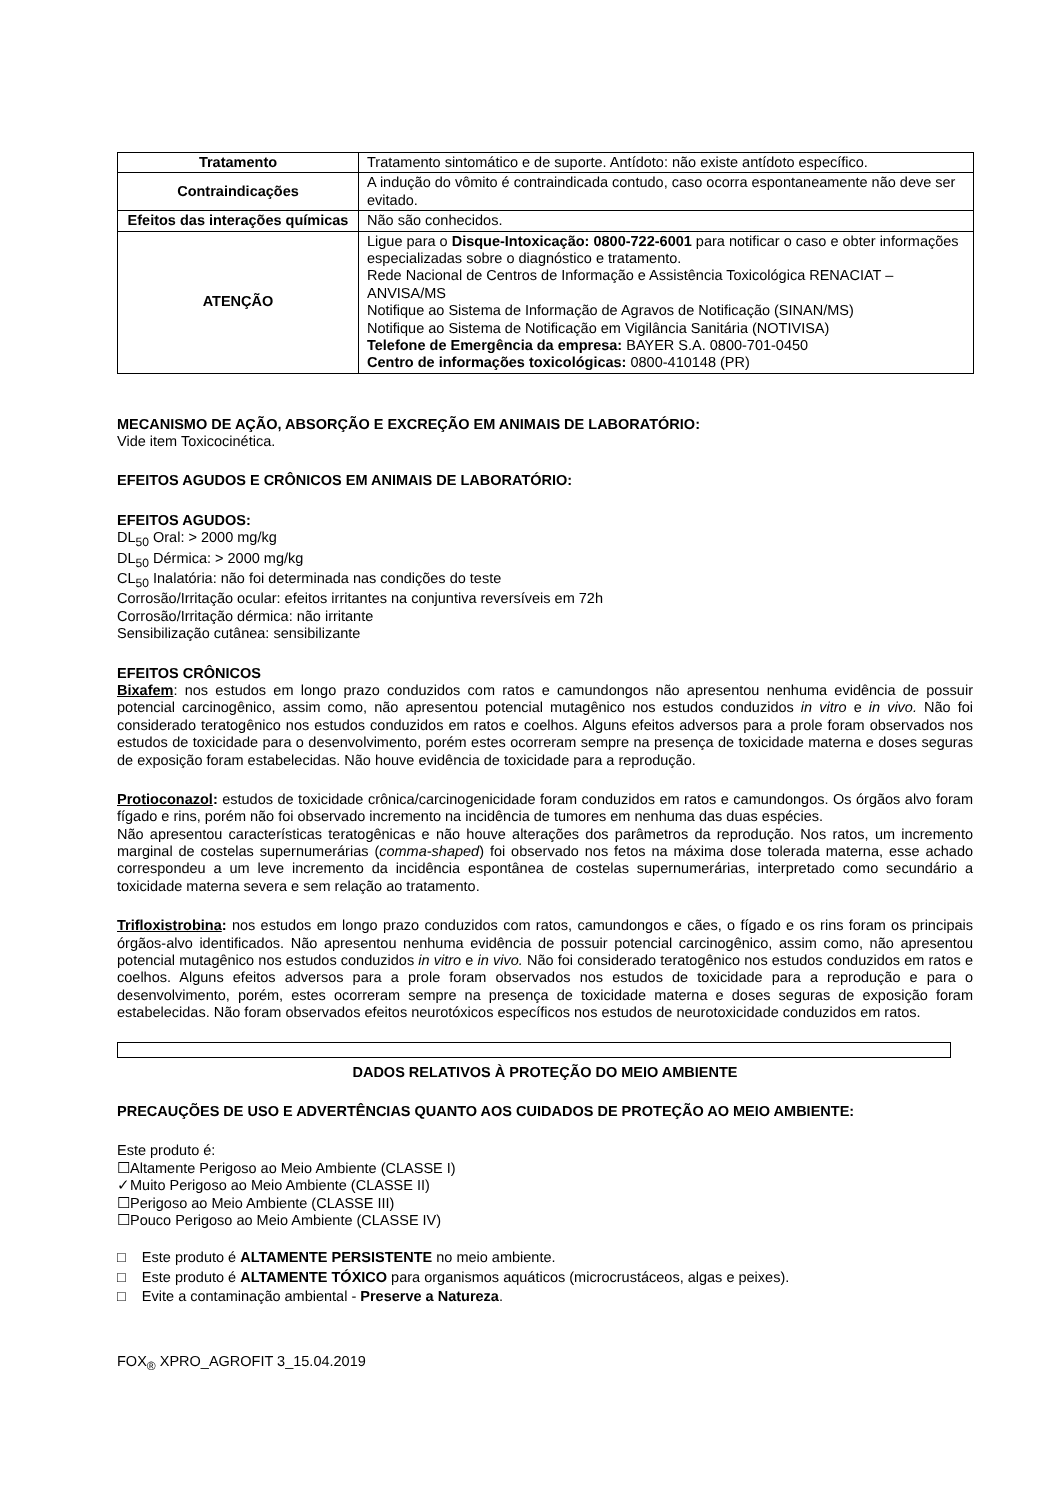| Tratamento | Tratamento sintomático e de suporte. Antídoto: não existe antídoto específico. |
| Contraindicações | A indução do vômito é contraindicada contudo, caso ocorra espontaneamente não deve ser evitado. |
| Efeitos das interações químicas | Não são conhecidos. |
| ATENÇÃO | Ligue para o Disque-Intoxicação: 0800-722-6001 para notificar o caso e obter informações especializadas sobre o diagnóstico e tratamento. Rede Nacional de Centros de Informação e Assistência Toxicológica RENACIAT – ANVISA/MS Notifique ao Sistema de Informação de Agravos de Notificação (SINAN/MS) Notifique ao Sistema de Notificação em Vigilância Sanitária (NOTIVISA) Telefone de Emergência da empresa: BAYER S.A. 0800-701-0450 Centro de informações toxicológicas: 0800-410148 (PR) |
MECANISMO DE AÇÃO, ABSORÇÃO E EXCREÇÃO EM ANIMAIS DE LABORATÓRIO:
Vide item Toxicocinética.
EFEITOS AGUDOS E CRÔNICOS EM ANIMAIS DE LABORATÓRIO:
EFEITOS AGUDOS:
DL<sub>50</sub> Oral: > 2000 mg/kg
DL<sub>50</sub> Dérmica: > 2000 mg/kg
CL<sub>50</sub> Inalatória: não foi determinada nas condições do teste
Corrosão/Irritação ocular: efeitos irritantes na conjuntiva reversíveis em 72h
Corrosão/Irritação dérmica: não irritante
Sensibilização cutânea: sensibilizante
EFEITOS CRÔNICOS
Bixafem: nos estudos em longo prazo conduzidos com ratos e camundongos não apresentou nenhuma evidência de possuir potencial carcinogênico, assim como, não apresentou potencial mutagênico nos estudos conduzidos in vitro e in vivo. Não foi considerado teratogênico nos estudos conduzidos em ratos e coelhos. Alguns efeitos adversos para a prole foram observados nos estudos de toxicidade para o desenvolvimento, porém estes ocorreram sempre na presença de toxicidade materna e doses seguras de exposição foram estabelecidas. Não houve evidência de toxicidade para a reprodução.
Protioconazol: estudos de toxicidade crônica/carcinogenicidade foram conduzidos em ratos e camundongos. Os órgãos alvo foram fígado e rins, porém não foi observado incremento na incidência de tumores em nenhuma das duas espécies.
Não apresentou características teratogênicas e não houve alterações dos parâmetros da reprodução. Nos ratos, um incremento marginal de costelas supernumerárias (comma-shaped) foi observado nos fetos na máxima dose tolerada materna, esse achado correspondeu a um leve incremento da incidência espontânea de costelas supernumerárias, interpretado como secundário a toxicidade materna severa e sem relação ao tratamento.
Trifloxistrobina: nos estudos em longo prazo conduzidos com ratos, camundongos e cães, o fígado e os rins foram os principais órgãos-alvo identificados. Não apresentou nenhuma evidência de possuir potencial carcinogênico, assim como, não apresentou potencial mutagênico nos estudos conduzidos in vitro e in vivo. Não foi considerado teratogênico nos estudos conduzidos em ratos e coelhos. Alguns efeitos adversos para a prole foram observados nos estudos de toxicidade para a reprodução e para o desenvolvimento, porém, estes ocorreram sempre na presença de toxicidade materna e doses seguras de exposição foram estabelecidas. Não foram observados efeitos neurotóxicos específicos nos estudos de neurotoxicidade conduzidos em ratos.
DADOS RELATIVOS À PROTEÇÃO DO MEIO AMBIENTE
PRECAUÇÕES DE USO E ADVERTÊNCIAS QUANTO AOS CUIDADOS DE PROTEÇÃO AO MEIO AMBIENTE:
Este produto é:
☐Altamente Perigoso ao Meio Ambiente (CLASSE I)
✓Muito Perigoso ao Meio Ambiente (CLASSE II)
☐Perigoso ao Meio Ambiente (CLASSE III)
☐Pouco Perigoso ao Meio Ambiente (CLASSE IV)
□ Este produto é ALTAMENTE PERSISTENTE no meio ambiente.
□ Este produto é ALTAMENTE TÓXICO para organismos aquáticos (microcrustáceos, algas e peixes).
□ Evite a contaminação ambiental - Preserve a Natureza.
FOX<sub>®</sub> XPRO_AGROFIT 3_15.04.2019